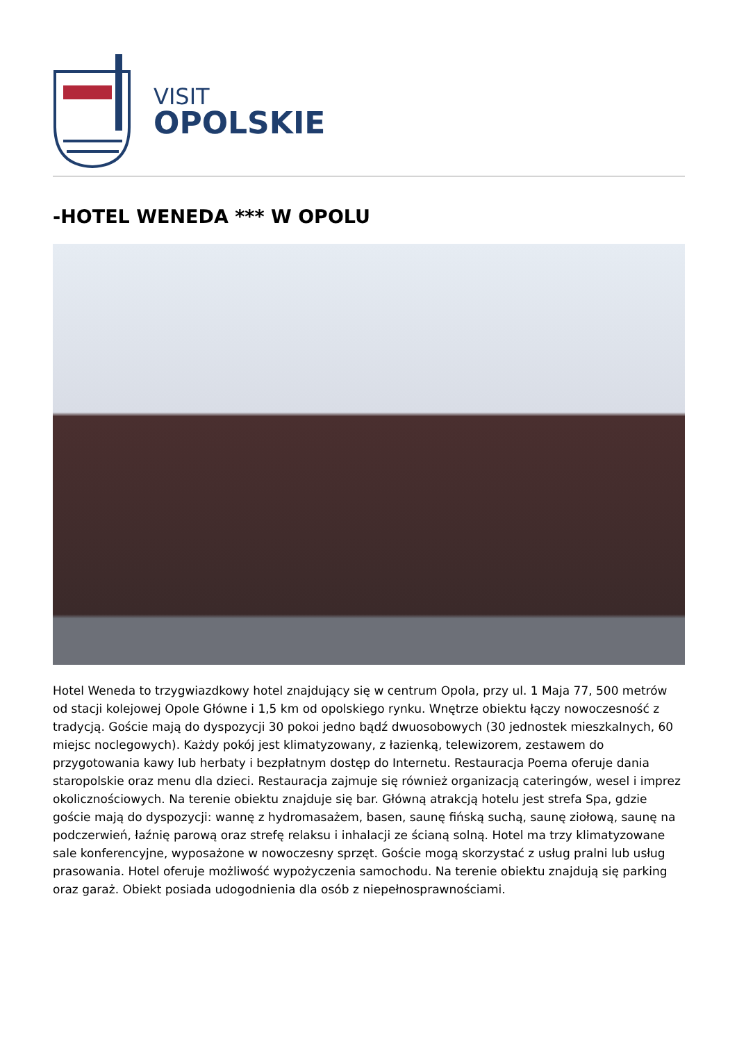VISIT
OPOLSKIE
-HOTEL WENEDA *** W OPOLU
Hotel Weneda to trzygwiazdkowy hotel znajdujący się w centrum Opola, przy ul. 1 Maja 77, 500 metrów od stacji kolejowej Opole Główne i 1,5 km od opolskiego rynku. Wnętrze obiektu łączy nowoczesność z tradycją. Goście mają do dyspozycji 30 pokoi jedno bądź dwuosobowych (30 jednostek mieszkalnych, 60 miejsc noclegowych). Każdy pokój jest klimatyzowany, z łazienką, telewizorem, zestawem do przygotowania kawy lub herbaty i bezpłatnym dostęp do Internetu. Restauracja Poema oferuje dania staropolskie oraz menu dla dzieci. Restauracja zajmuje się również organizacją cateringów, wesel i imprez okolicznościowych. Na terenie obiektu znajduje się bar. Główną atrakcją hotelu jest strefa Spa, gdzie goście mają do dyspozycji: wannę z hydromasażem, basen, saunę fińską suchą, saunę ziołową, saunę na podczerwień, łaźnię parową oraz strefę relaksu i inhalacji ze ścianą solną. Hotel ma trzy klimatyzowane sale konferencyjne, wyposażone w nowoczesny sprzęt. Goście mogą skorzystać z usług pralni lub usług prasowania. Hotel oferuje możliwość wypożyczenia samochodu. Na terenie obiektu znajdują się parking oraz garaż. Obiekt posiada udogodnienia dla osób z niepełnosprawnościami.